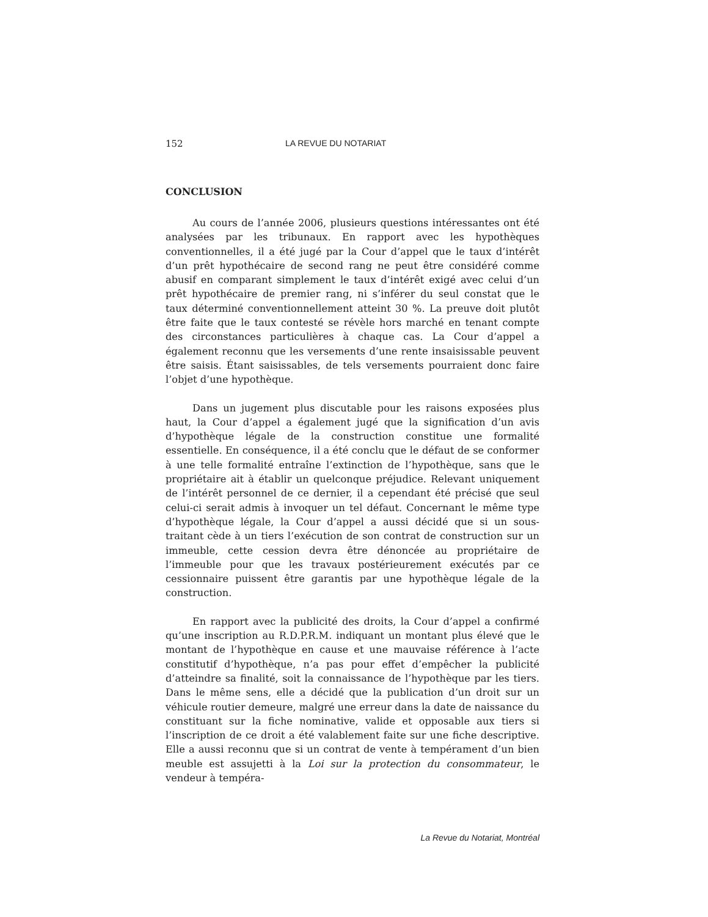152 LA REVUE DU NOTARIAT
CONCLUSION
Au cours de l’année 2006, plusieurs questions intéressantes ont été analysées par les tribunaux. En rapport avec les hypothèques conventionnelles, il a été jugé par la Cour d’appel que le taux d’intérêt d’un prêt hypothécaire de second rang ne peut être considéré comme abusif en comparant simplement le taux d’intérêt exigé avec celui d’un prêt hypothécaire de premier rang, ni s’inférer du seul constat que le taux déterminé conventionnellement atteint 30 %. La preuve doit plutôt être faite que le taux contesté se révèle hors marché en tenant compte des circonstances particulières à chaque cas. La Cour d’appel a également reconnu que les versements d’une rente insaisissable peuvent être saisis. Étant saisissables, de tels versements pourraient donc faire l’objet d’une hypothèque.
Dans un jugement plus discutable pour les raisons exposées plus haut, la Cour d’appel a également jugé que la signification d’un avis d’hypothèque légale de la construction constitue une formalité essentielle. En conséquence, il a été conclu que le défaut de se conformer à une telle formalité entraîne l’extinction de l’hypothèque, sans que le propriétaire ait à établir un quelconque préjudice. Relevant uniquement de l’intérêt personnel de ce dernier, il a cependant été précisé que seul celui-ci serait admis à invoquer un tel défaut. Concernant le même type d’hypothèque légale, la Cour d’appel a aussi décidé que si un sous-traitant cède à un tiers l’exécution de son contrat de construction sur un immeuble, cette cession devra être dénoncée au propriétaire de l’immeuble pour que les travaux postérieurement exécutés par ce cessionnaire puissent être garantis par une hypothèque légale de la construction.
En rapport avec la publicité des droits, la Cour d’appel a confirmé qu’une inscription au R.D.P.R.M. indiquant un montant plus élevé que le montant de l’hypothèque en cause et une mauvaise référence à l’acte constitutif d’hypothèque, n’a pas pour effet d’empêcher la publicité d’atteindre sa finalité, soit la connaissance de l’hypothèque par les tiers. Dans le même sens, elle a décidé que la publication d’un droit sur un véhicule routier demeure, malgré une erreur dans la date de naissance du constituant sur la fiche nominative, valide et opposable aux tiers si l’inscription de ce droit a été valablement faite sur une fiche descriptive. Elle a aussi reconnu que si un contrat de vente à tempérament d’un bien meuble est assujetti à la Loi sur la protection du consommateur, le vendeur à tempéra-
La Revue du Notariat, Montréal